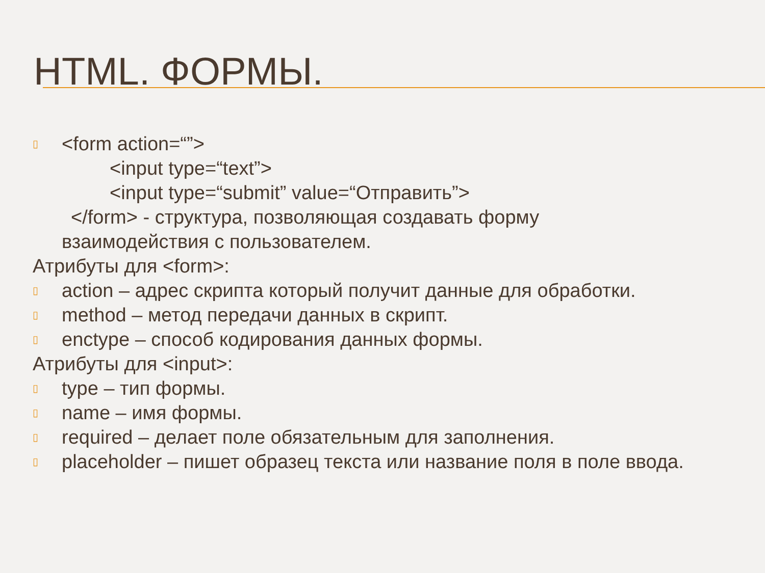HTML. ФОРМЫ.
▯
<form action=“”>
<input type=“text”>
<input type=“submit” value=“Отправить”>
</form> - структура, позволяющая создавать форму
взаимодействия с пользователем.
Атрибуты для <form>:
▯
action – адрес скрипта который получит данные для обработки.
▯
method – метод передачи данных в скрипт.
▯
enctype – способ кодирования данных формы.
Атрибуты для <input>:
▯
type – тип формы.
▯
name – имя формы.
▯
required – делает поле обязательным для заполнения.
▯
placeholder – пишет образец текста или название поля в поле ввода.